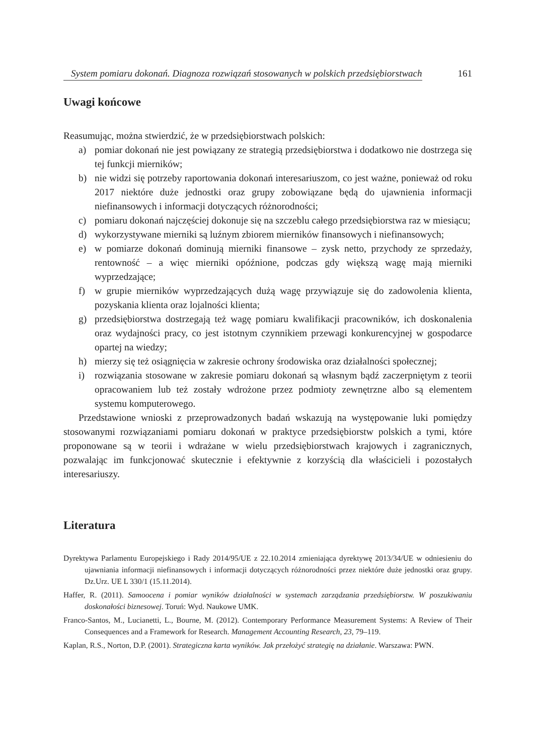System pomiaru dokonań. Diagnoza rozwiązań stosowanych w polskich przedsiębiorstwach 161
Uwagi końcowe
Reasumując, można stwierdzić, że w przedsiębiorstwach polskich:
a) pomiar dokonań nie jest powiązany ze strategią przedsiębiorstwa i dodatkowo nie dostrzega się tej funkcji mierników;
b) nie widzi się potrzeby raportowania dokonań interesariuszom, co jest ważne, ponieważ od roku 2017 niektóre duże jednostki oraz grupy zobowiązane będą do ujawnienia informacji niefinansowych i informacji dotyczących różnorodności;
c) pomiaru dokonań najczęściej dokonuje się na szczeblu całego przedsiębiorstwa raz w miesiącu;
d) wykorzystywane mierniki są luźnym zbiorem mierników finansowych i niefinansowych;
e) w pomiarze dokonań dominują mierniki finansowe – zysk netto, przychody ze sprzedaży, rentowność – a więc mierniki opóźnione, podczas gdy większą wagę mają mierniki wyprzedzające;
f) w grupie mierników wyprzedzających dużą wagę przywiązuje się do zadowolenia klienta, pozyskania klienta oraz lojalności klienta;
g) przedsiębiorstwa dostrzegają też wagę pomiaru kwalifikacji pracowników, ich doskonalenia oraz wydajności pracy, co jest istotnym czynnikiem przewagi konkurencyjnej w gospodarce opartej na wiedzy;
h) mierzy się też osiągnięcia w zakresie ochrony środowiska oraz działalności społecznej;
i) rozwiązania stosowane w zakresie pomiaru dokonań są własnym bądź zaczerpniętym z teorii opracowaniem lub też zostały wdrożone przez podmioty zewnętrzne albo są elementem systemu komputerowego.
Przedstawione wnioski z przeprowadzonych badań wskazują na występowanie luki pomiędzy stosowanymi rozwiązaniami pomiaru dokonań w praktyce przedsiębiorstw polskich a tymi, które proponowane są w teorii i wdrażane w wielu przedsiębiorstwach krajowych i zagranicznych, pozwalając im funkcjonować skutecznie i efektywnie z korzyścią dla właścicieli i pozostałych interesariuszy.
Literatura
Dyrektywa Parlamentu Europejskiego i Rady 2014/95/UE z 22.10.2014 zmieniająca dyrektywę 2013/34/UE w odniesieniu do ujawniania informacji niefinansowych i informacji dotyczących różnorodności przez niektóre duże jednostki oraz grupy. Dz.Urz. UE L 330/1 (15.11.2014).
Haffer, R. (2011). Samoocena i pomiar wyników działalności w systemach zarządzania przedsiębiorstw. W poszukiwaniu doskonałości biznesowej. Toruń: Wyd. Naukowe UMK.
Franco-Santos, M., Lucianetti, L., Bourne, M. (2012). Contemporary Performance Measurement Systems: A Review of Their Consequences and a Framework for Research. Management Accounting Research, 23, 79–119.
Kaplan, R.S., Norton, D.P. (2001). Strategiczna karta wyników. Jak przełożyć strategię na działanie. Warszawa: PWN.